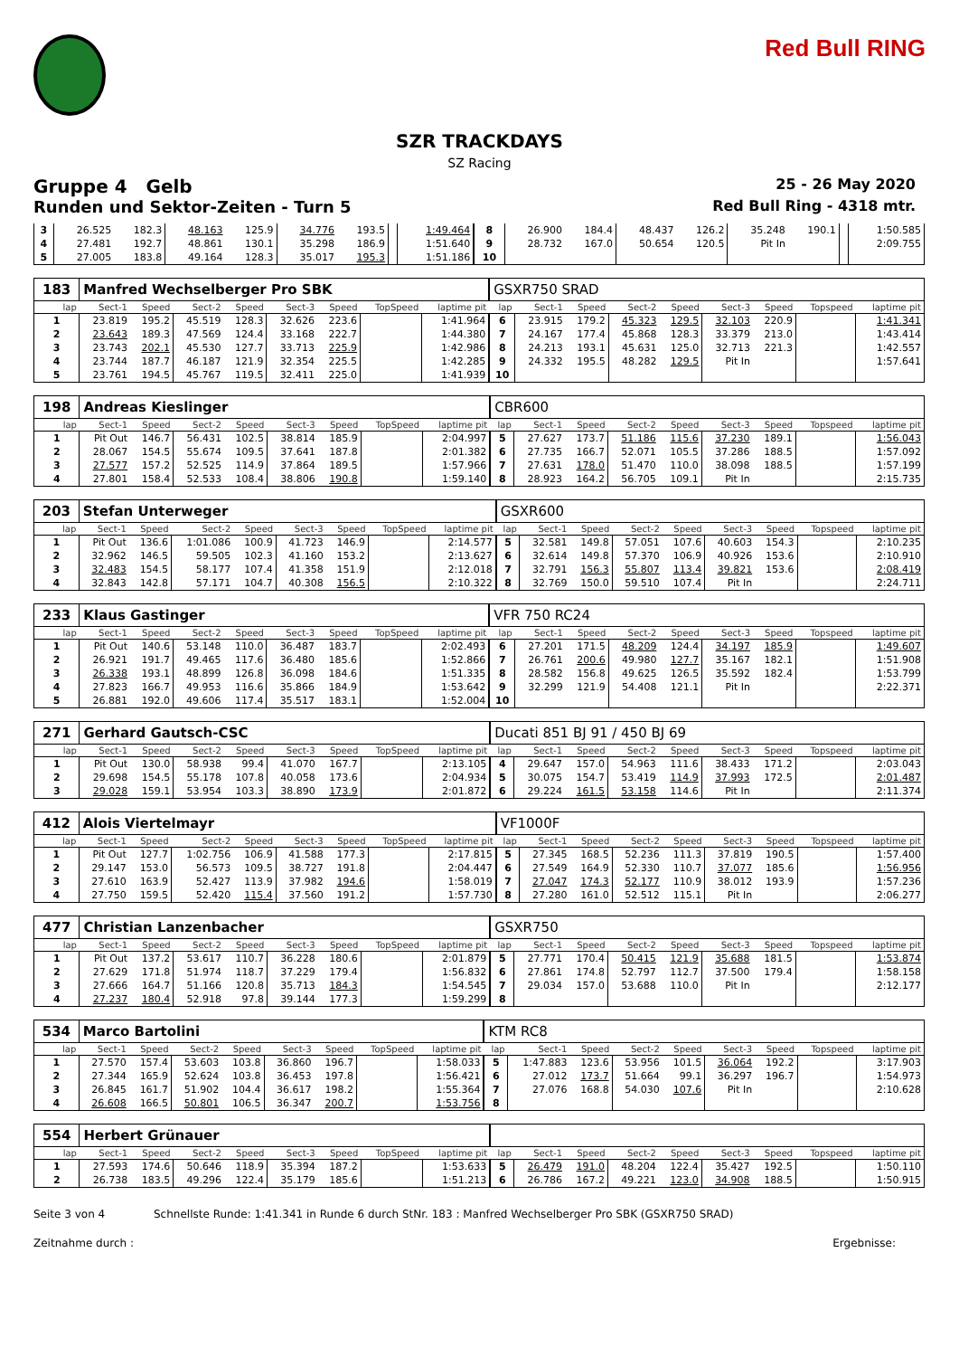Red Bull RING
SZR TRACKDAYS
SZ Racing
Gruppe 4 Gelb 25 - 26 May 2020
Runden und Sektor-Zeiten - Turn 5 Red Bull Ring - 4318 mtr.
| 3 | 26.525 | 182.3 | 48.163 | 125.9 | 34.776 | 193.5 | | 1:49.464 | 8 | 26.900 | 184.4 | 48.437 | 126.2 | 35.248 | 190.1 | | 1:50.585 |
| 4 | 27.481 | 192.7 | 48.861 | 130.1 | 35.298 | 186.9 | | 1:51.640 | 9 | 28.732 | 167.0 | 50.654 | 120.5 | Pit In | | | 2:09.755 |
| 5 | 27.005 | 183.8 | 49.164 | 128.3 | 35.017 | 195.3 | | 1:51.186 | 10 | | | | | | | | |
| 183 | Manfred Wechselberger Pro SBK | | | | | | | | GSXR750 SRAD | | | | | | | | |
| lap | Sect-1 | Speed | Sect-2 | Speed | Sect-3 | Speed | TopSpeed | laptime pit | lap | Sect-1 | Speed | Sect-2 | Speed | Sect-3 | Speed | Topspeed | laptime pit |
| 1 | 23.819 | 195.2 | 45.519 | 128.3 | 32.626 | 223.6 | | 1:41.964 | 6 | 23.915 | 179.2 | 45.323 | 129.5 | 32.103 | 220.9 | | 1:41.341 |
| 2 | 23.643 | 189.3 | 47.569 | 124.4 | 33.168 | 222.7 | | 1:44.380 | 7 | 24.167 | 177.4 | 45.868 | 128.3 | 33.379 | 213.0 | | 1:43.414 |
| 3 | 23.743 | 202.1 | 45.530 | 127.7 | 33.713 | 225.9 | | 1:42.986 | 8 | 24.213 | 193.1 | 45.631 | 125.0 | 32.713 | 221.3 | | 1:42.557 |
| 4 | 23.744 | 187.7 | 46.187 | 121.9 | 32.354 | 225.5 | | 1:42.285 | 9 | 24.332 | 195.5 | 48.282 | 129.5 | Pit In | | | 1:57.641 |
| 5 | 23.761 | 194.5 | 45.767 | 119.5 | 32.411 | 225.0 | | 1:41.939 | 10 | | | | | | | | |
| 198 | Andreas Kieslinger | | | | | | | | CBR600 | | | | | | | | |
| lap | Sect-1 | Speed | Sect-2 | Speed | Sect-3 | Speed | TopSpeed | laptime pit | lap | Sect-1 | Speed | Sect-2 | Speed | Sect-3 | Speed | Topspeed | laptime pit |
| 1 | Pit Out | 146.7 | 56.431 | 102.5 | 38.814 | 185.9 | | 2:04.997 | 5 | 27.627 | 173.7 | 51.186 | 115.6 | 37.230 | 189.1 | | 1:56.043 |
| 2 | 28.067 | 154.5 | 55.674 | 109.5 | 37.641 | 187.8 | | 2:01.382 | 6 | 27.735 | 166.7 | 52.071 | 105.5 | 37.286 | 188.5 | | 1:57.092 |
| 3 | 27.577 | 157.2 | 52.525 | 114.9 | 37.864 | 189.5 | | 1:57.966 | 7 | 27.631 | 178.0 | 51.470 | 110.0 | 38.098 | 188.5 | | 1:57.199 |
| 4 | 27.801 | 158.4 | 52.533 | 108.4 | 38.806 | 190.8 | | 1:59.140 | 8 | 28.923 | 164.2 | 56.705 | 109.1 | Pit In | | | 2:15.735 |
| 203 | Stefan Unterweger | | | | | | | | GSXR600 | | | | | | | | |
| lap | Sect-1 | Speed | Sect-2 | Speed | Sect-3 | Speed | TopSpeed | laptime pit | lap | Sect-1 | Speed | Sect-2 | Speed | Sect-3 | Speed | Topspeed | laptime pit |
| 1 | Pit Out | 136.6 | 1:01.086 | 100.9 | 41.723 | 146.9 | | 2:14.577 | 5 | 32.581 | 149.8 | 57.051 | 107.6 | 40.603 | 154.3 | | 2:10.235 |
| 2 | 32.962 | 146.5 | 59.505 | 102.3 | 41.160 | 153.2 | | 2:13.627 | 6 | 32.614 | 149.8 | 57.370 | 106.9 | 40.926 | 153.6 | | 2:10.910 |
| 3 | 32.483 | 154.5 | 58.177 | 107.4 | 41.358 | 151.9 | | 2:12.018 | 7 | 32.791 | 156.3 | 55.807 | 113.4 | 39.821 | 153.6 | | 2:08.419 |
| 4 | 32.843 | 142.8 | 57.171 | 104.7 | 40.308 | 156.5 | | 2:10.322 | 8 | 32.769 | 150.0 | 59.510 | 107.4 | Pit In | | | 2:24.711 |
| 233 | Klaus Gastinger | | | | | | | | VFR 750 RC24 | | | | | | | | |
| lap | Sect-1 | Speed | Sect-2 | Speed | Sect-3 | Speed | TopSpeed | laptime pit | lap | Sect-1 | Speed | Sect-2 | Speed | Sect-3 | Speed | Topspeed | laptime pit |
| 1 | Pit Out | 140.6 | 53.148 | 110.0 | 36.487 | 183.7 | | 2:02.493 | 6 | 27.201 | 171.5 | 48.209 | 124.4 | 34.197 | 185.9 | | 1:49.607 |
| 2 | 26.921 | 191.7 | 49.465 | 117.6 | 36.480 | 185.6 | | 1:52.866 | 7 | 26.761 | 200.6 | 49.980 | 127.7 | 35.167 | 182.1 | | 1:51.908 |
| 3 | 26.338 | 193.1 | 48.899 | 126.8 | 36.098 | 184.6 | | 1:51.335 | 8 | 28.582 | 156.8 | 49.625 | 126.5 | 35.592 | 182.4 | | 1:53.799 |
| 4 | 27.823 | 166.7 | 49.953 | 116.6 | 35.866 | 184.9 | | 1:53.642 | 9 | 32.299 | 121.9 | 54.408 | 121.1 | Pit In | | | 2:22.371 |
| 5 | 26.881 | 192.0 | 49.606 | 117.4 | 35.517 | 183.1 | | 1:52.004 | 10 | | | | | | | | |
| 271 | Gerhard Gautsch-CSC | | | | | | | | Ducati 851 BJ 91 / 450 BJ 69 | | | | | | | | |
| lap | Sect-1 | Speed | Sect-2 | Speed | Sect-3 | Speed | TopSpeed | laptime pit | lap | Sect-1 | Speed | Sect-2 | Speed | Sect-3 | Speed | Topspeed | laptime pit |
| 1 | Pit Out | 130.0 | 58.938 | 99.4 | 41.070 | 167.7 | | 2:13.105 | 4 | 29.647 | 157.0 | 54.963 | 111.6 | 38.433 | 171.2 | | 2:03.043 |
| 2 | 29.698 | 154.5 | 55.178 | 107.8 | 40.058 | 173.6 | | 2:04.934 | 5 | 30.075 | 154.7 | 53.419 | 114.9 | 37.993 | 172.5 | | 2:01.487 |
| 3 | 29.028 | 159.1 | 53.954 | 103.3 | 38.890 | 173.9 | | 2:01.872 | 6 | 29.224 | 161.5 | 53.158 | 114.6 | Pit In | | | 2:11.374 |
| 412 | Alois Viertelmayr | | | | | | | | VF1000F | | | | | | | | |
| lap | Sect-1 | Speed | Sect-2 | Speed | Sect-3 | Speed | TopSpeed | laptime pit | lap | Sect-1 | Speed | Sect-2 | Speed | Sect-3 | Speed | Topspeed | laptime pit |
| 1 | Pit Out | 127.7 | 1:02.756 | 106.9 | 41.588 | 177.3 | | 2:17.815 | 5 | 27.345 | 168.5 | 52.236 | 111.3 | 37.819 | 190.5 | | 1:57.400 |
| 2 | 29.147 | 153.0 | 56.573 | 109.5 | 38.727 | 191.8 | | 2:04.447 | 6 | 27.549 | 164.9 | 52.330 | 110.7 | 37.077 | 185.6 | | 1:56.956 |
| 3 | 27.610 | 163.9 | 52.427 | 113.9 | 37.982 | 194.6 | | 1:58.019 | 7 | 27.047 | 174.3 | 52.177 | 110.9 | 38.012 | 193.9 | | 1:57.236 |
| 4 | 27.750 | 159.5 | 52.420 | 115.4 | 37.560 | 191.2 | | 1:57.730 | 8 | 27.280 | 161.0 | 52.512 | 115.1 | Pit In | | | 2:06.277 |
| 477 | Christian Lanzenbacher | | | | | | | | GSXR750 | | | | | | | | |
| lap | Sect-1 | Speed | Sect-2 | Speed | Sect-3 | Speed | TopSpeed | laptime pit | lap | Sect-1 | Speed | Sect-2 | Speed | Sect-3 | Speed | Topspeed | laptime pit |
| 1 | Pit Out | 137.2 | 53.617 | 110.7 | 36.228 | 180.6 | | 2:01.879 | 5 | 27.771 | 170.4 | 50.415 | 121.9 | 35.688 | 181.5 | | 1:53.874 |
| 2 | 27.629 | 171.8 | 51.974 | 118.7 | 37.229 | 179.4 | | 1:56.832 | 6 | 27.861 | 174.8 | 52.797 | 112.7 | 37.500 | 179.4 | | 1:58.158 |
| 3 | 27.666 | 164.7 | 51.166 | 120.8 | 35.713 | 184.3 | | 1:54.545 | 7 | 29.034 | 157.0 | 53.688 | 110.0 | Pit In | | | 2:12.177 |
| 4 | 27.237 | 180.4 | 52.918 | 97.8 | 39.144 | 177.3 | | 1:59.299 | 8 | | | | | | | | |
| 534 | Marco Bartolini | | | | | | | | KTM RC8 | | | | | | | | |
| lap | Sect-1 | Speed | Sect-2 | Speed | Sect-3 | Speed | TopSpeed | laptime pit | lap | Sect-1 | Speed | Sect-2 | Speed | Sect-3 | Speed | Topspeed | laptime pit |
| 1 | 27.570 | 157.4 | 53.603 | 103.8 | 36.860 | 196.7 | | 1:58.033 | 5 | 1:47.883 | 123.6 | 53.956 | 101.5 | 36.064 | 192.2 | | 3:17.903 |
| 2 | 27.344 | 165.9 | 52.624 | 103.8 | 36.453 | 197.8 | | 1:56.421 | 6 | 27.012 | 173.7 | 51.664 | 99.1 | 36.297 | 196.7 | | 1:54.973 |
| 3 | 26.845 | 161.7 | 51.902 | 104.4 | 36.617 | 198.2 | | 1:55.364 | 7 | 27.076 | 168.8 | 54.030 | 107.6 | Pit In | | | 2:10.628 |
| 4 | 26.608 | 166.5 | 50.801 | 106.5 | 36.347 | 200.7 | | 1:53.756 | 8 | | | | | | | | |
| 554 | Herbert Grünauer | | | | | | | | | | | | | | | | |
| lap | Sect-1 | Speed | Sect-2 | Speed | Sect-3 | Speed | TopSpeed | laptime pit | lap | Sect-1 | Speed | Sect-2 | Speed | Sect-3 | Speed | Topspeed | laptime pit |
| 1 | 27.593 | 174.6 | 50.646 | 118.9 | 35.394 | 187.2 | | 1:53.633 | 5 | 26.479 | 191.0 | 48.204 | 122.4 | 35.427 | 192.5 | | 1:50.110 |
| 2 | 26.738 | 183.5 | 49.296 | 122.4 | 35.179 | 185.6 | | 1:51.213 | 6 | 26.786 | 167.2 | 49.221 | 123.0 | 34.908 | 188.5 | | 1:50.915 |
Seite 3 von 4 Schnellste Runde: 1:41.341 in Runde 6 durch StNr. 183 : Manfred Wechselberger Pro SBK (GSXR750 SRAD)
Zeitnahme durch : Ergebnisse: